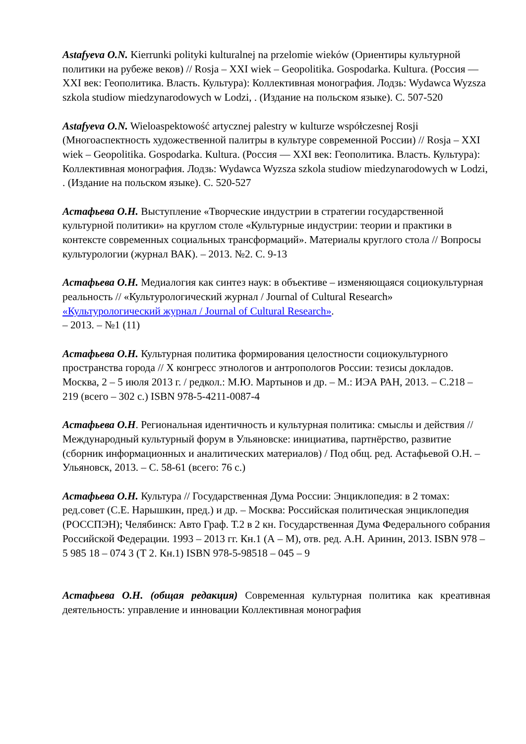Astafyeva O.N. Kierrunki polityki kulturalnej na przelomie wieków (Ориентиры культурной политики на рубеже веков) // Rosja – XXI wiek – Geopolitika. Gospodarka. Kultura. (Россия — XXI век: Геополитика. Власть. Культура): Коллективная монография. Лодзь: Wydawca Wyzsza szkola studiow miedzynarodowych w Lodzi, . (Издание на польском языке). С. 507-520
Astafyeva O.N. Wieloaspektowość artycznej palestry w kulturze współczesnej Rosji (Многоаспектность художественной палитры в культуре современной России) // Rosja – XXI wiek – Geopolitika. Gospodarka. Kultura. (Россия — XXI век: Геополитика. Власть. Культура): Коллективная монография. Лодзь: Wydawca Wyzsza szkola studiow miedzynarodowych w Lodzi, . (Издание на польском языке). С. 520-527
Астафьева О.Н. Выступление «Творческие индустрии в стратегии государственной культурной политики» на круглом столе «Культурные индустрии: теории и практики в контексте современных социальных трансформаций». Материалы круглого стола // Вопросы культурологии (журнал ВАК). – 2013. №2. С. 9-13
Астафьева О.Н. Медиалогия как синтез наук: в объективе – изменяющаяся социокультурная реальность // «Культурологический журнал / Journal of Cultural Research» «Культурологический журнал / Journal of Cultural Research».
– 2013. – №1 (11)
Астафьева О.Н. Культурная политика формирования целостности социокультурного пространства города // X конгресс этнологов и антропологов России: тезисы докладов. Москва, 2 – 5 июля 2013 г. / редкол.: М.Ю. Мартынов и др. – М.: ИЭА РАН, 2013. – С.218 – 219 (всего – 302 с.) ISBN 978-5-4211-0087-4
Астафьева О.Н. Региональная идентичность и культурная политика: смыслы и действия // Международный культурный форум в Ульяновске: инициатива, партнёрство, развитие (сборник информационных и аналитических материалов) / Под общ. ред. Астафьевой О.Н. – Ульяновск, 2013. – С. 58-61 (всего: 76 с.)
Астафьева О.Н. Культура // Государственная Дума России: Энциклопедия: в 2 томах: ред.совет (С.Е. Нарышкин, пред.) и др. – Москва: Российская политическая энциклопедия (РОССПЭН); Челябинск: Авто Граф. Т.2 в 2 кн. Государственная Дума Федерального собрания Российской Федерации. 1993 – 2013 гг. Кн.1 (А – М), отв. ред. А.Н. Аринин, 2013. ISBN 978 – 5 985 18 – 074 3 (Т 2. Кн.1) ISBN 978-5-98518 – 045 – 9
Астафьева О.Н. (общая редакция) Современная культурная политика как креативная деятельность: управление и инновации Коллективная монография